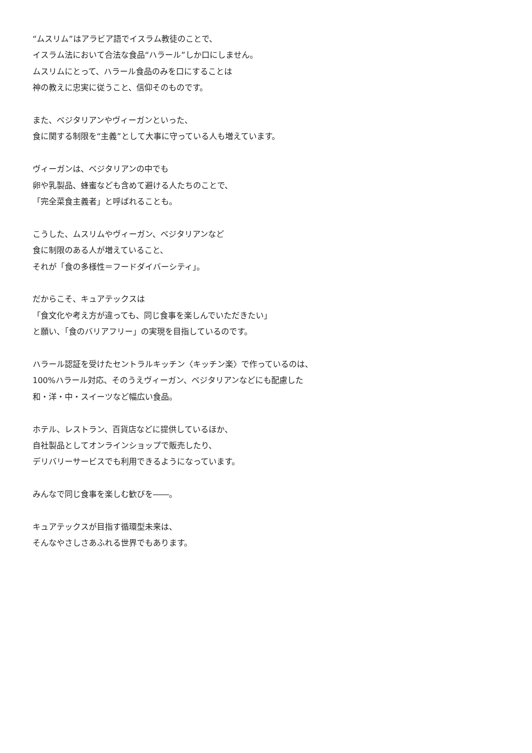“ムスリム”はアラビア語でイスラム教徒のことで、
イスラム法において合法な食品“ハラール”しか口にしません。
ムスリムにとって、ハラール食品のみを口にすることは
神の教えに忠実に従うこと、信仰そのものです。
また、ベジタリアンやヴィーガンといった、
食に関する制限を“主義”として大事に守っている人も増えています。
ヴィーガンは、ベジタリアンの中でも
卵や乳製品、蜂蜜なども含めて避ける人たちのことで、
「完全菜食主義者」と呼ばれることも。
こうした、ムスリムやヴィーガン、ベジタリアンなど
食に制限のある人が増えていること、
それが「食の多様性＝フードダイバーシティ」。
だからこそ、キュアテックスは
「食文化や考え方が違っても、同じ食事を楽しんでいただきたい」
と願い、「食のバリアフリー」の実現を目指しているのです。
ハラール認証を受けたセントラルキッチン〈キッチン楽〉で作っているのは、
100%ハラール対応、そのうえヴィーガン、ベジタリアンなどにも配慮した
和・洋・中・スイーツなど幅広い食品。
ホテル、レストラン、百貨店などに提供しているほか、
自社製品としてオンラインショップで販売したり、
デリバリーサービスでも利用できるようになっています。
みんなで同じ食事を楽しむ歓びを――。
キュアテックスが目指す循環型未来は、
そんなやさしさあふれる世界でもあります。